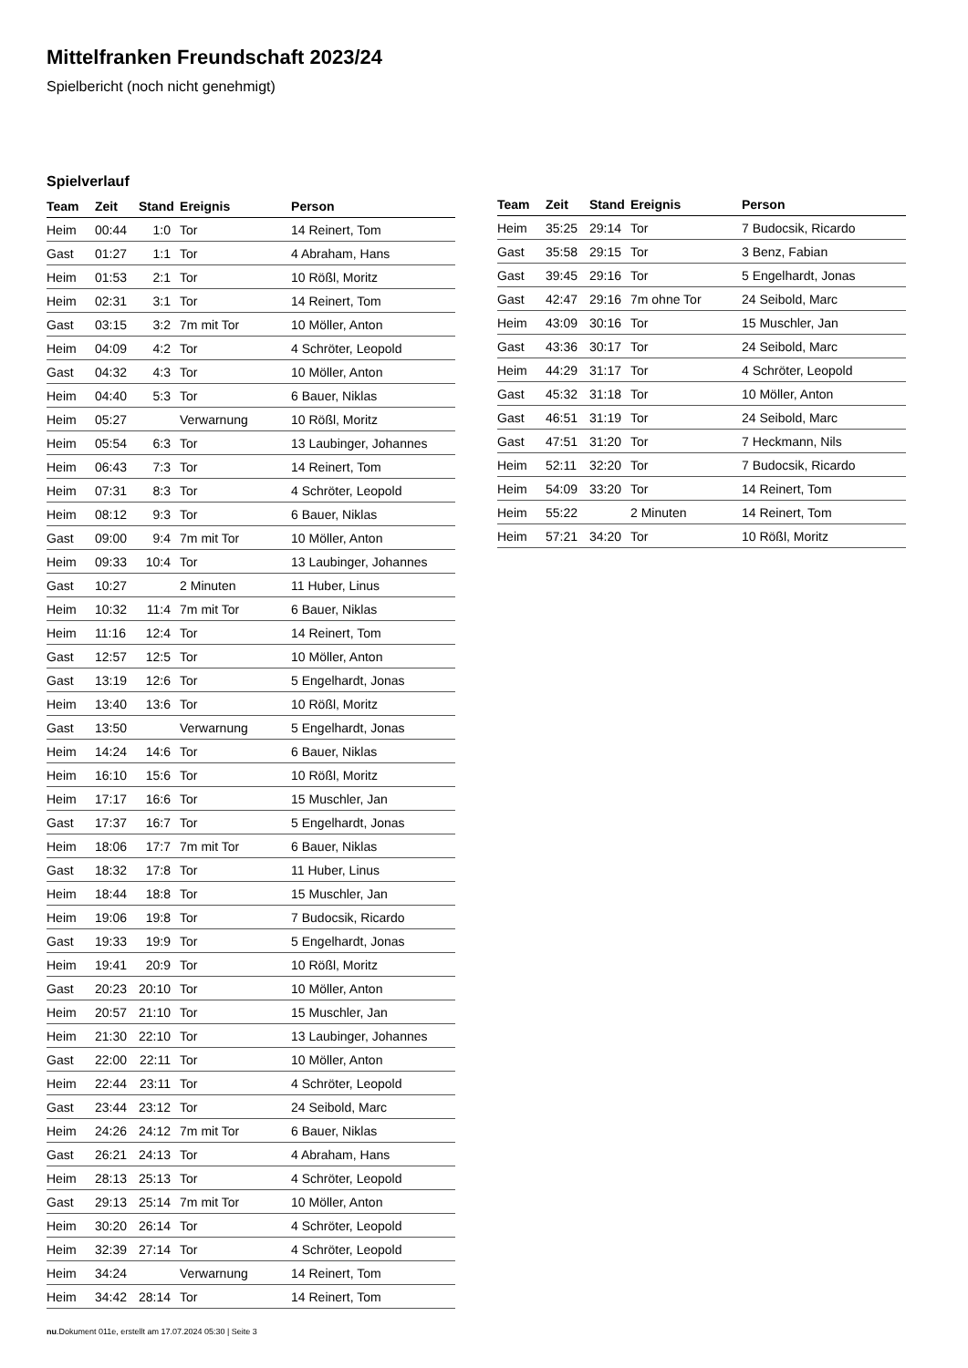Mittelfranken Freundschaft 2023/24
Spielbericht (noch nicht genehmigt)
Spielverlauf
| Team | Zeit | Stand | Ereignis | Person |
| --- | --- | --- | --- | --- |
| Heim | 00:44 | 1:0 | Tor | 14 Reinert, Tom |
| Gast | 01:27 | 1:1 | Tor | 4 Abraham, Hans |
| Heim | 01:53 | 2:1 | Tor | 10 Rößl, Moritz |
| Heim | 02:31 | 3:1 | Tor | 14 Reinert, Tom |
| Gast | 03:15 | 3:2 | 7m mit Tor | 10 Möller, Anton |
| Heim | 04:09 | 4:2 | Tor | 4 Schröter, Leopold |
| Gast | 04:32 | 4:3 | Tor | 10 Möller, Anton |
| Heim | 04:40 | 5:3 | Tor | 6 Bauer, Niklas |
| Heim | 05:27 | | Verwarnung | 10 Rößl, Moritz |
| Heim | 05:54 | 6:3 | Tor | 13 Laubinger, Johannes |
| Heim | 06:43 | 7:3 | Tor | 14 Reinert, Tom |
| Heim | 07:31 | 8:3 | Tor | 4 Schröter, Leopold |
| Heim | 08:12 | 9:3 | Tor | 6 Bauer, Niklas |
| Gast | 09:00 | 9:4 | 7m mit Tor | 10 Möller, Anton |
| Heim | 09:33 | 10:4 | Tor | 13 Laubinger, Johannes |
| Gast | 10:27 | | 2 Minuten | 11 Huber, Linus |
| Heim | 10:32 | 11:4 | 7m mit Tor | 6 Bauer, Niklas |
| Heim | 11:16 | 12:4 | Tor | 14 Reinert, Tom |
| Gast | 12:57 | 12:5 | Tor | 10 Möller, Anton |
| Gast | 13:19 | 12:6 | Tor | 5 Engelhardt, Jonas |
| Heim | 13:40 | 13:6 | Tor | 10 Rößl, Moritz |
| Gast | 13:50 | | Verwarnung | 5 Engelhardt, Jonas |
| Heim | 14:24 | 14:6 | Tor | 6 Bauer, Niklas |
| Heim | 16:10 | 15:6 | Tor | 10 Rößl, Moritz |
| Heim | 17:17 | 16:6 | Tor | 15 Muschler, Jan |
| Gast | 17:37 | 16:7 | Tor | 5 Engelhardt, Jonas |
| Heim | 18:06 | 17:7 | 7m mit Tor | 6 Bauer, Niklas |
| Gast | 18:32 | 17:8 | Tor | 11 Huber, Linus |
| Heim | 18:44 | 18:8 | Tor | 15 Muschler, Jan |
| Heim | 19:06 | 19:8 | Tor | 7 Budocsik, Ricardo |
| Gast | 19:33 | 19:9 | Tor | 5 Engelhardt, Jonas |
| Heim | 19:41 | 20:9 | Tor | 10 Rößl, Moritz |
| Gast | 20:23 | 20:10 | Tor | 10 Möller, Anton |
| Heim | 20:57 | 21:10 | Tor | 15 Muschler, Jan |
| Heim | 21:30 | 22:10 | Tor | 13 Laubinger, Johannes |
| Gast | 22:00 | 22:11 | Tor | 10 Möller, Anton |
| Heim | 22:44 | 23:11 | Tor | 4 Schröter, Leopold |
| Gast | 23:44 | 23:12 | Tor | 24 Seibold, Marc |
| Heim | 24:26 | 24:12 | 7m mit Tor | 6 Bauer, Niklas |
| Gast | 26:21 | 24:13 | Tor | 4 Abraham, Hans |
| Heim | 28:13 | 25:13 | Tor | 4 Schröter, Leopold |
| Gast | 29:13 | 25:14 | 7m mit Tor | 10 Möller, Anton |
| Heim | 30:20 | 26:14 | Tor | 4 Schröter, Leopold |
| Heim | 32:39 | 27:14 | Tor | 4 Schröter, Leopold |
| Heim | 34:24 | | Verwarnung | 14 Reinert, Tom |
| Heim | 34:42 | 28:14 | Tor | 14 Reinert, Tom |
| Team | Zeit | Stand | Ereignis | Person |
| --- | --- | --- | --- | --- |
| Heim | 35:25 | 29:14 | Tor | 7 Budocsik, Ricardo |
| Gast | 35:58 | 29:15 | Tor | 3 Benz, Fabian |
| Gast | 39:45 | 29:16 | Tor | 5 Engelhardt, Jonas |
| Gast | 42:47 | 29:16 | 7m ohne Tor | 24 Seibold, Marc |
| Heim | 43:09 | 30:16 | Tor | 15 Muschler, Jan |
| Gast | 43:36 | 30:17 | Tor | 24 Seibold, Marc |
| Heim | 44:29 | 31:17 | Tor | 4 Schröter, Leopold |
| Gast | 45:32 | 31:18 | Tor | 10 Möller, Anton |
| Gast | 46:51 | 31:19 | Tor | 24 Seibold, Marc |
| Gast | 47:51 | 31:20 | Tor | 7 Heckmann, Nils |
| Heim | 52:11 | 32:20 | Tor | 7 Budocsik, Ricardo |
| Heim | 54:09 | 33:20 | Tor | 14 Reinert, Tom |
| Heim | 55:22 | | 2 Minuten | 14 Reinert, Tom |
| Heim | 57:21 | 34:20 | Tor | 10 Rößl, Moritz |
nu.Dokument 011e, erstellt am 17.07.2024 05:30 | Seite 3